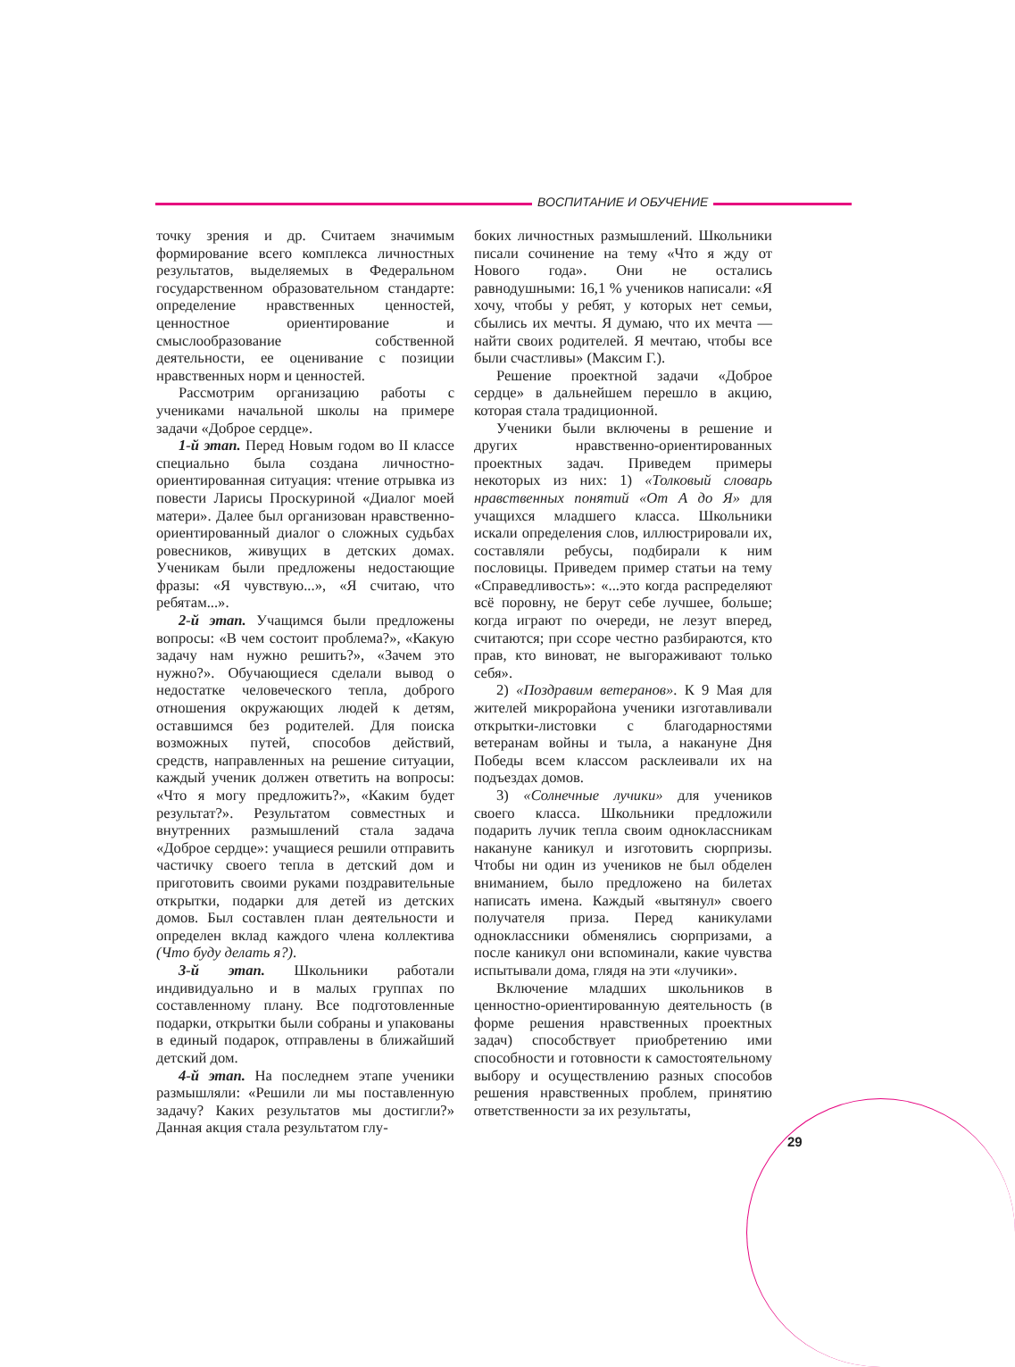ВОСПИТАНИЕ И ОБУЧЕНИЕ
точку зрения и др. Считаем значимым формирование всего комплекса личностных результатов, выделяемых в Федеральном государственном образовательном стандарте: определение нравственных ценностей, ценностное ориентирование и смыслообразование собственной деятельности, ее оценивание с позиции нравственных норм и ценностей.
Рассмотрим организацию работы с учениками начальной школы на примере задачи «Доброе сердце».
1-й этап. Перед Новым годом во II классе специально была создана личностно-ориентированная ситуация: чтение отрывка из повести Ларисы Проскуриной «Диалог моей матери». Далее был организован нравственно-ориентированный диалог о сложных судьбах ровесников, живущих в детских домах. Ученикам были предложены недостающие фразы: «Я чувствую...», «Я считаю, что ребятам...».
2-й этап. Учащимся были предложены вопросы: «В чем состоит проблема?», «Какую задачу нам нужно решить?», «Зачем это нужно?». Обучающиеся сделали вывод о недостатке человеческого тепла, доброго отношения окружающих людей к детям, оставшимся без родителей. Для поиска возможных путей, способов действий, средств, направленных на решение ситуации, каждый ученик должен ответить на вопросы: «Что я могу предложить?», «Каким будет результат?». Результатом совместных и внутренних размышлений стала задача «Доброе сердце»: учащиеся решили отправить частичку своего тепла в детский дом и приготовить своими руками поздравительные открытки, подарки для детей из детских домов. Был составлен план деятельности и определен вклад каждого члена коллектива (Что буду делать я?).
3-й этап. Школьники работали индивидуально и в малых группах по составленному плану. Все подготовленные подарки, открытки были собраны и упакованы в единый подарок, отправлены в ближайший детский дом.
4-й этап. На последнем этапе ученики размышляли: «Решили ли мы поставленную задачу? Каких результатов мы достигли?» Данная акция стала результатом глу-
боких личностных размышлений. Школьники писали сочинение на тему «Что я жду от Нового года». Они не остались равнодушными: 16,1 % учеников написали: «Я хочу, чтобы у ребят, у которых нет семьи, сбылись их мечты. Я думаю, что их мечта — найти своих родителей. Я мечтаю, чтобы все были счастливы» (Максим Г.).
Решение проектной задачи «Доброе сердце» в дальнейшем перешло в акцию, которая стала традиционной.
Ученики были включены в решение и других нравственно-ориентированных проектных задач. Приведем примеры некоторых из них: 1) «Толковый словарь нравственных понятий «От А до Я» для учащихся младшего класса. Школьники искали определения слов, иллюстрировали их, составляли ребусы, подбирали к ним пословицы. Приведем пример статьи на тему «Справедливость»: «...это когда распределяют всё поровну, не берут себе лучшее, больше; когда играют по очереди, не лезут вперед, считаются; при ссоре честно разбираются, кто прав, кто виноват, не выгораживают только себя».
2) «Поздравим ветеранов». К 9 Мая для жителей микрорайона ученики изготавливали открытки-листовки с благодарностями ветеранам войны и тыла, а накануне Дня Победы всем классом расклеивали их на подъездах домов.
3) «Солнечные лучики» для учеников своего класса. Школьники предложили подарить лучик тепла своим одноклассникам накануне каникул и изготовить сюрпризы. Чтобы ни один из учеников не был обделен вниманием, было предложено на билетах написать имена. Каждый «вытянул» своего получателя приза. Перед каникулами одноклассники обменялись сюрпризами, а после каникул они вспоминали, какие чувства испытывали дома, глядя на эти «лучики».
Включение младших школьников в ценностно-ориентированную деятельность (в форме решения нравственных проектных задач) способствует приобретению ими способности и готовности к самостоятельному выбору и осуществлению разных способов решения нравственных проблем, принятию ответственности за их результаты,
29